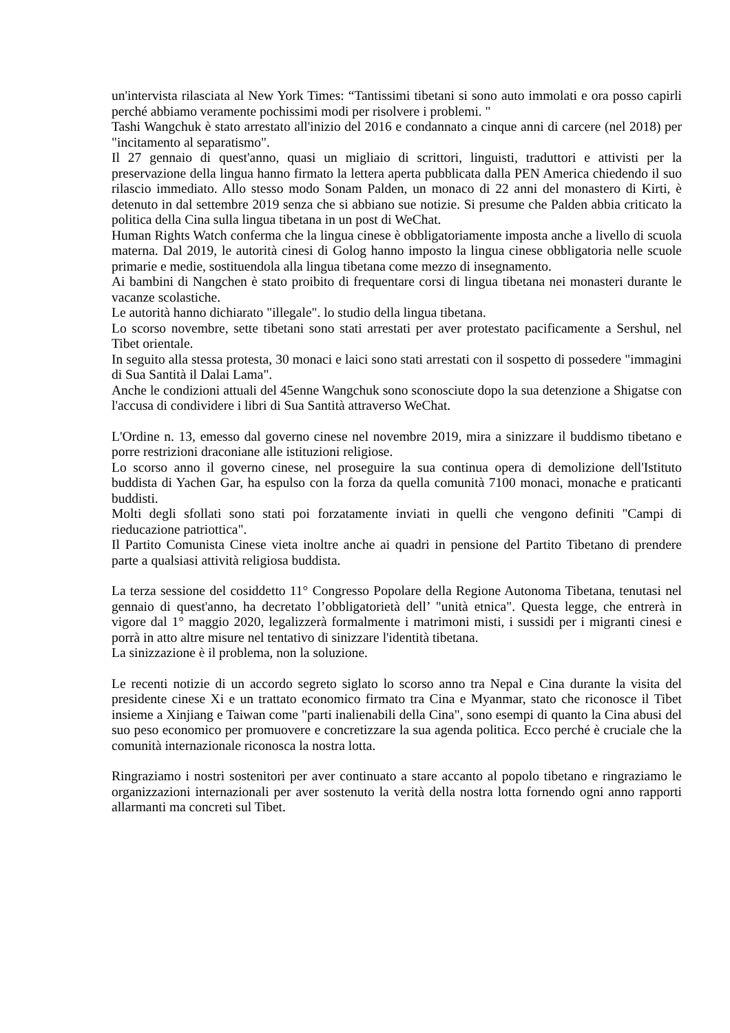un'intervista rilasciata al New York Times: “Tantissimi tibetani si sono auto immolati e ora posso capirli perché abbiamo veramente pochissimi modi per risolvere i problemi. "
Tashi Wangchuk è stato arrestato all'inizio del 2016 e condannato a cinque anni di carcere (nel 2018) per "incitamento al separatismo".
Il 27 gennaio di quest'anno, quasi un migliaio di scrittori, linguisti, traduttori e attivisti per la preservazione della lingua hanno firmato la lettera aperta pubblicata dalla PEN America chiedendo il suo rilascio immediato. Allo stesso modo Sonam Palden, un monaco di 22 anni del monastero di Kirti, è detenuto in dal settembre 2019 senza che si abbiano sue notizie. Si presume che Palden abbia criticato la politica della Cina sulla lingua tibetana in un post di WeChat.
Human Rights Watch conferma che la lingua cinese è obbligatoriamente imposta anche a livello di scuola materna. Dal 2019, le autorità cinesi di Golog hanno imposto la lingua cinese obbligatoria nelle scuole primarie e medie, sostituendola alla lingua tibetana come mezzo di insegnamento.
Ai bambini di Nangchen è stato proibito di frequentare corsi di lingua tibetana nei monasteri durante le vacanze scolastiche.
Le autorità hanno dichiarato "illegale". lo studio della lingua tibetana.
Lo scorso novembre, sette tibetani sono stati arrestati per aver protestato pacificamente a Sershul, nel Tibet orientale.
In seguito alla stessa protesta, 30 monaci e laici sono stati arrestati con il sospetto di possedere "immagini di Sua Santità il Dalai Lama".
Anche le condizioni attuali del 45enne Wangchuk sono sconosciute dopo la sua detenzione a Shigatse con l'accusa di condividere i libri di Sua Santità attraverso WeChat.
L'Ordine n. 13, emesso dal governo cinese nel novembre 2019, mira a sinizzare il buddismo tibetano e porre restrizioni draconiane alle istituzioni religiose.
Lo scorso anno il governo cinese, nel proseguire la sua continua opera di demolizione dell'Istituto buddista di Yachen Gar, ha espulso con la forza da quella comunità 7100 monaci, monache e praticanti buddisti.
Molti degli sfollati sono stati poi forzatamente inviati in quelli che vengono definiti "Campi di rieducazione patriottica".
Il Partito Comunista Cinese vieta inoltre anche ai quadri in pensione del Partito Tibetano di prendere parte a qualsiasi attività religiosa buddista.
La terza sessione del cosiddetto 11° Congresso Popolare della Regione Autonoma Tibetana, tenutasi nel gennaio di quest'anno, ha decretato l’obbligatorietà dell’ "unità etnica". Questa legge, che entrerà in vigore dal 1° maggio 2020, legalizzerà formalmente i matrimoni misti, i sussidi per i migranti cinesi e porrà in atto altre misure nel tentativo di sinizzare l'identità tibetana.
La sinizzazione è il problema, non la soluzione.
Le recenti notizie di un accordo segreto siglato lo scorso anno tra Nepal e Cina durante la visita del presidente cinese Xi e un trattato economico firmato tra Cina e Myanmar, stato che riconosce il Tibet insieme a Xinjiang e Taiwan come "parti inalienabili della Cina", sono esempi di quanto la Cina abusi del suo peso economico per promuovere e concretizzare la sua agenda politica. Ecco perché è cruciale che la comunità internazionale riconosca la nostra lotta.
Ringraziamo i nostri sostenitori per aver continuato a stare accanto al popolo tibetano e ringraziamo le organizzazioni internazionali per aver sostenuto la verità della nostra lotta fornendo ogni anno rapporti allarmanti ma concreti sul Tibet.